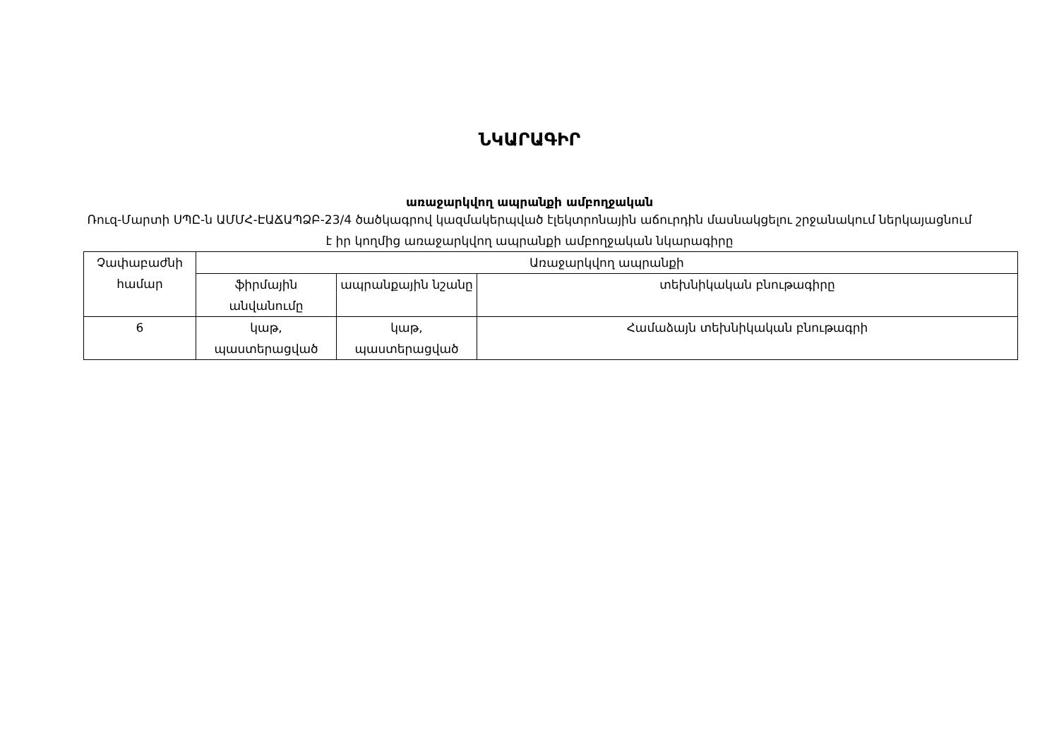ՆԿԱՐԱԳԻՐ
առաջարկվող ապրանքի ամբողջական
Ռուզ-Մարտի ՍՊԸ-ն ԱՄՄՀ-ԷԱՃԱՊՁԲ-23/4 ծածկագրով կազմակերպված էլեկտրոնային աճուրդին մասնակցելու շրջանակում ներկայացնում է իր կողմից առաջարկվող ապրանքի ամբողջական նկարագիրը
| Չափաբաժնի համար | Առաջարկվող ապրանքի | | |
| --- | --- | --- | --- |
| | ֆիրմային անվանումը | ապրանքային նշանը | տեխնիկական բնութագիրը |
| 6 | կաթ, պաստերացված | կաթ, պաստերացված | Համաձայն տեխնիկական բնութագրի |